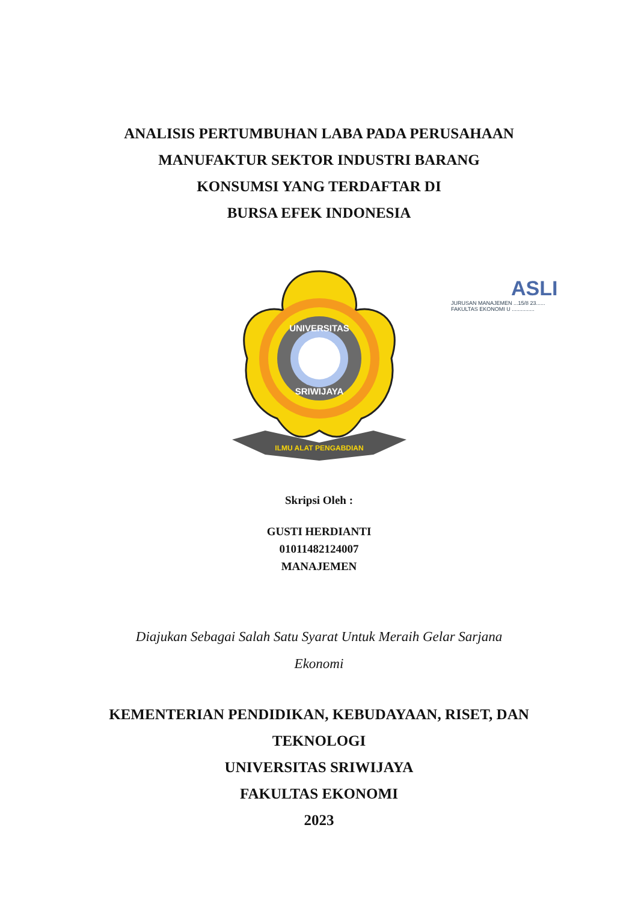ANALISIS PERTUMBUHAN LABA PADA PERUSAHAAN
MANUFAKTUR SEKTOR INDUSTRI BARANG
KONSUMSI YANG TERDAFTAR DI
BURSA EFEK INDONESIA
UNIVERSITAS
SRIWIJAYA
ILMU ALAT PENGABDIAN
ASLI
JURUSAN MANAJEMEN ...15/8 23......
FAKULTAS EKONOMI U ...............
Skripsi Oleh :
GUSTI HERDIANTI
01011482124007
MANAJEMEN
Diajukan Sebagai Salah Satu Syarat Untuk Meraih Gelar Sarjana
Ekonomi
KEMENTERIAN PENDIDIKAN, KEBUDAYAAN, RISET, DAN
TEKNOLOGI
UNIVERSITAS SRIWIJAYA
FAKULTAS EKONOMI
2023